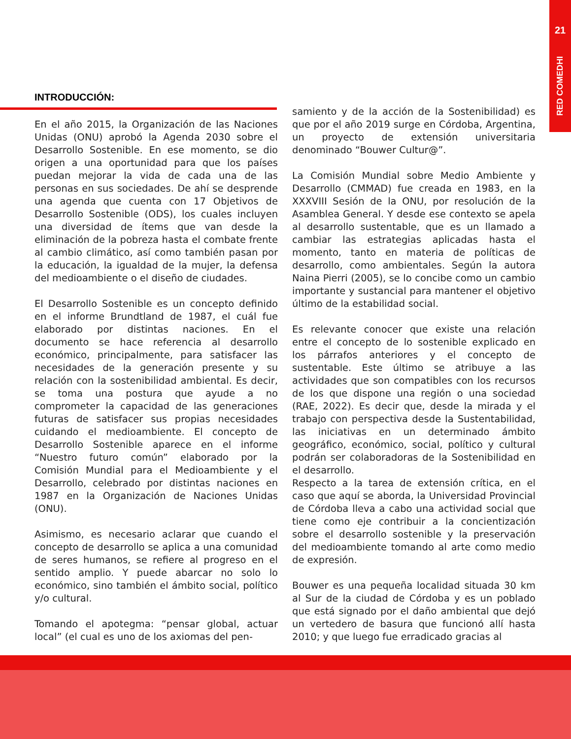21
RED COMEDHI
INTRODUCCIÓN:
En el año 2015, la Organización de las Naciones Unidas (ONU) aprobó la Agenda 2030 sobre el Desarrollo Sostenible. En ese momento, se dio origen a una oportunidad para que los países puedan mejorar la vida de cada una de las personas en sus sociedades. De ahí se desprende una agenda que cuenta con 17 Objetivos de Desarrollo Sostenible (ODS), los cuales incluyen una diversidad de ítems que van desde la eliminación de la pobreza hasta el combate frente al cambio climático, así como también pasan por la educación, la igualdad de la mujer, la defensa del medioambiente o el diseño de ciudades.
El Desarrollo Sostenible es un concepto definido en el informe Brundtland de 1987, el cuál fue elaborado por distintas naciones. En el documento se hace referencia al desarrollo económico, principalmente, para satisfacer las necesidades de la generación presente y su relación con la sostenibilidad ambiental. Es decir, se toma una postura que ayude a no comprometer la capacidad de las generaciones futuras de satisfacer sus propias necesidades cuidando el medioambiente. El concepto de Desarrollo Sostenible aparece en el informe “Nuestro futuro común” elaborado por la Comisión Mundial para el Medioambiente y el Desarrollo, celebrado por distintas naciones en 1987 en la Organización de Naciones Unidas (ONU).
Asimismo, es necesario aclarar que cuando el concepto de desarrollo se aplica a una comunidad de seres humanos, se refiere al progreso en el sentido amplio. Y puede abarcar no solo lo económico, sino también el ámbito social, político y/o cultural.
Tomando el apotegma: “pensar global, actuar local” (el cual es uno de los axiomas del pen-
samiento y de la acción de la Sostenibilidad) es que por el año 2019 surge en Córdoba, Argentina, un proyecto de extensión universitaria denominado “Bouwer Cultur@”.
La Comisión Mundial sobre Medio Ambiente y Desarrollo (CMMAD) fue creada en 1983, en la XXXVIII Sesión de la ONU, por resolución de la Asamblea General. Y desde ese contexto se apela al desarrollo sustentable, que es un llamado a cambiar las estrategias aplicadas hasta el momento, tanto en materia de políticas de desarrollo, como ambientales. Según la autora Naina Pierri (2005), se lo concibe como un cambio importante y sustancial para mantener el objetivo último de la estabilidad social.
Es relevante conocer que existe una relación entre el concepto de lo sostenible explicado en los párrafos anteriores y el concepto de sustentable. Este último se atribuye a las actividades que son compatibles con los recursos de los que dispone una región o una sociedad (RAE, 2022). Es decir que, desde la mirada y el trabajo con perspectiva desde la Sustentabilidad, las iniciativas en un determinado ámbito geográfico, económico, social, político y cultural podrán ser colaboradoras de la Sostenibilidad en el desarrollo.
Respecto a la tarea de extensión crítica, en el caso que aquí se aborda, la Universidad Provincial de Córdoba lleva a cabo una actividad social que tiene como eje contribuir a la concientización sobre el desarrollo sostenible y la preservación del medioambiente tomando al arte como medio de expresión.
Bouwer es una pequeña localidad situada 30 km al Sur de la ciudad de Córdoba y es un poblado que está signado por el daño ambiental que dejó un vertedero de basura que funcionó allí hasta 2010; y que luego fue erradicado gracias al